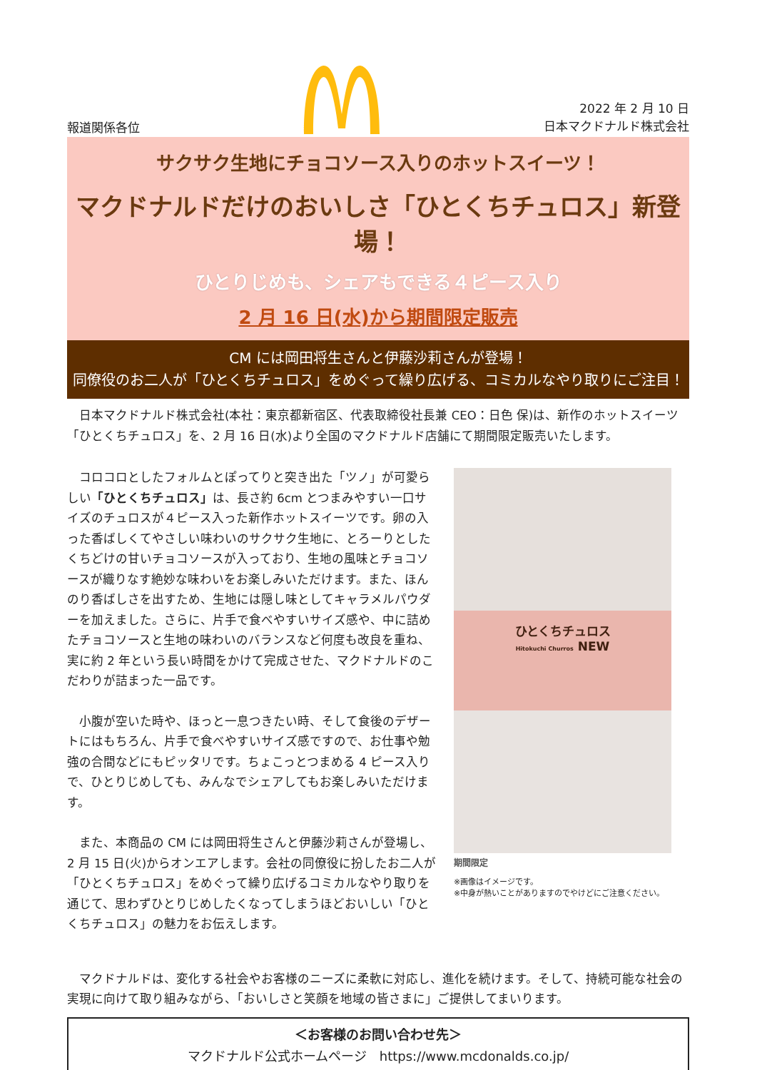報道関係各位
2022 年 2 月 10 日
日本マクドナルド株式会社
サクサク生地にチョコソース入りのホットスイーツ！
マクドナルドだけのおいしさ「ひとくちチュロス」新登場！
ひとりじめも、シェアもできる４ピース入り
2 月 16 日(水)から期間限定販売
CM には岡田将生さんと伊藤沙莉さんが登場！
同僚役のお二人が「ひとくちチュロス」をめぐって繰り広げる、コミカルなやり取りにご注目！
　日本マクドナルド株式会社(本社：東京都新宿区、代表取締役社長兼 CEO：日色 保)は、新作のホットスイーツ「ひとくちチュロス」を、2 月 16 日(水)より全国のマクドナルド店舗にて期間限定販売いたします。
　コロコロとしたフォルムとぽってりと突き出た「ツノ」が可愛らしい「ひとくちチュロス」は、長さ約 6cm とつまみやすい一口サイズのチュロスが４ピース入った新作ホットスイーツです。卵の入った香ばしくてやさしい味わいのサクサク生地に、とろーりとしたくちどけの甘いチョコソースが入っており、生地の風味とチョコソースが織りなす絶妙な味わいをお楽しみいただけます。また、ほんのり香ばしさを出すため、生地には隠し味としてキャラメルパウダーを加えました。さらに、片手で食べやすいサイズ感や、中に詰めたチョコソースと生地の味わいのバランスなど何度も改良を重ね、実に約 2 年という長い時間をかけて完成させた、マクドナルドのこだわりが詰まった一品です。
　小腹が空いた時や、ほっと一息つきたい時、そして食後のデザートにはもちろん、片手で食べやすいサイズ感ですので、お仕事や勉強の合間などにもピッタリです。ちょこっとつまめる 4 ピース入りで、ひとりじめしても、みんなでシェアしてもお楽しみいただけます。
　また、本商品の CM には岡田将生さんと伊藤沙莉さんが登場し、2 月 15 日(火)からオンエアします。会社の同僚役に扮したお二人が「ひとくちチュロス」をめぐって繰り広げるコミカルなやり取りを通じて、思わずひとりじめしたくなってしまうほどおいしい「ひとくちチュロス」の魅力をお伝えします。
ひとくちチュロス
Hitokuchi Churros NEW
期間限定
※画像はイメージです。
※中身が熱いことがありますのでやけどにご注意ください。
　マクドナルドは、変化する社会やお客様のニーズに柔軟に対応し、進化を続けます。そして、持続可能な社会の実現に向けて取り組みながら、「おいしさと笑顔を地域の皆さまに」ご提供してまいります。
＜お客様のお問い合わせ先＞
マクドナルド公式ホームページ　https://www.mcdonalds.co.jp/